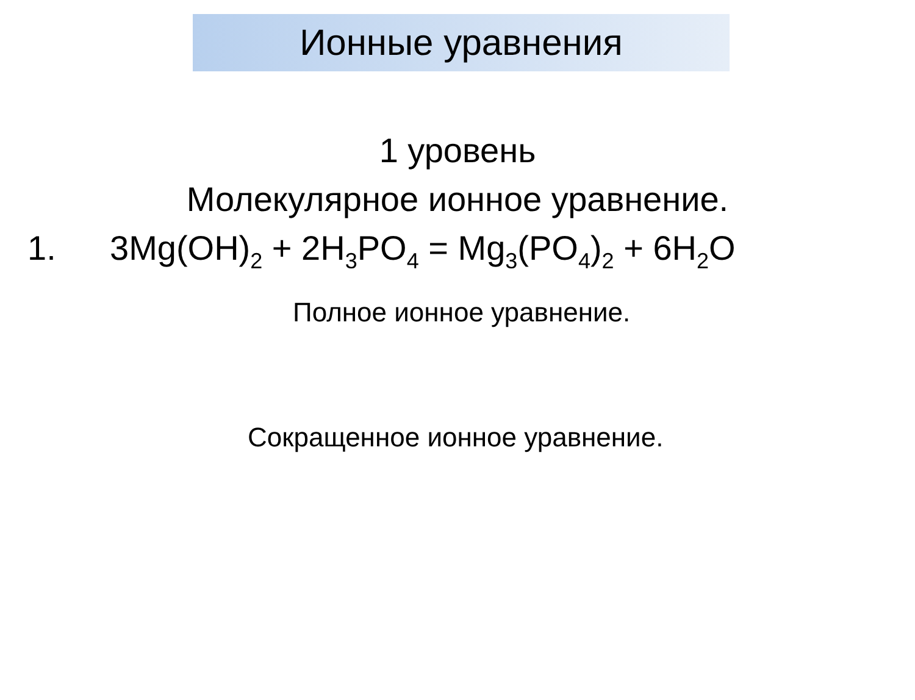Ионные уравнения
1 уровень
Молекулярное ионное уравнение.
1. 3Mg(OH)<sub>2</sub> + 2H<sub>3</sub>PO<sub>4</sub> = Mg<sub>3</sub>(PO<sub>4</sub>)<sub>2</sub> + 6H<sub>2</sub>O
Полное ионное уравнение.
Сокращенное ионное уравнение.